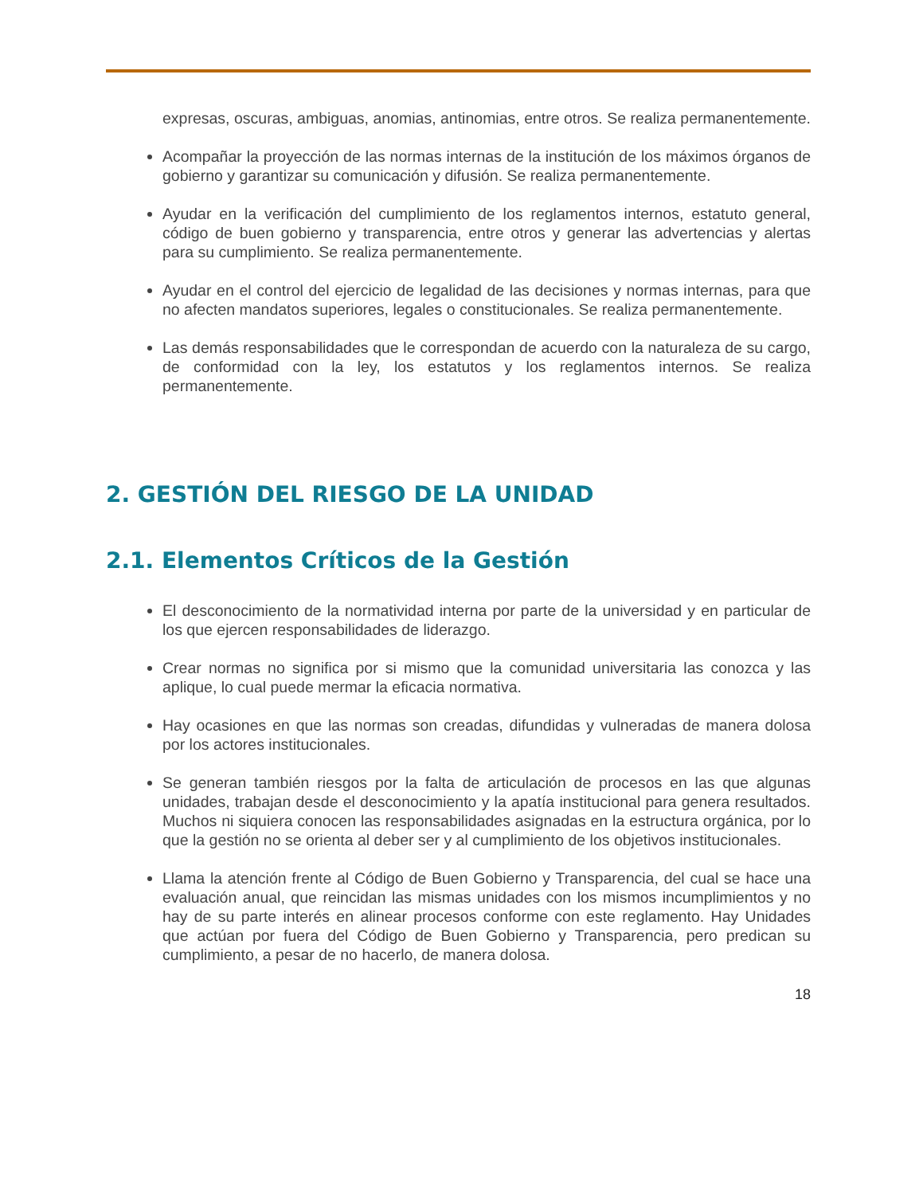expresas, oscuras, ambiguas, anomias, antinomias, entre otros. Se realiza permanentemente.
Acompañar la proyección de las normas internas de la institución de los máximos órganos de gobierno y garantizar su comunicación y difusión. Se realiza permanentemente.
Ayudar en la verificación del cumplimiento de los reglamentos internos, estatuto general, código de buen gobierno y transparencia, entre otros y generar las advertencias y alertas para su cumplimiento. Se realiza permanentemente.
Ayudar en el control del ejercicio de legalidad de las decisiones y normas internas, para que no afecten mandatos superiores, legales o constitucionales. Se realiza permanentemente.
Las demás responsabilidades que le correspondan de acuerdo con la naturaleza de su cargo, de conformidad con la ley, los estatutos y los reglamentos internos. Se realiza permanentemente.
2. GESTIÓN DEL RIESGO DE LA UNIDAD
2.1. Elementos Críticos de la Gestión
El desconocimiento de la normatividad interna por parte de la universidad y en particular de los que ejercen responsabilidades de liderazgo.
Crear normas no significa por si mismo que la comunidad universitaria las conozca y las aplique, lo cual puede mermar la eficacia normativa.
Hay ocasiones en que las normas son creadas, difundidas y vulneradas de manera dolosa por los actores institucionales.
Se generan también riesgos por la falta de articulación de procesos en las que algunas unidades, trabajan desde el desconocimiento y la apatía institucional para genera resultados. Muchos ni siquiera conocen las responsabilidades asignadas en la estructura orgánica, por lo que la gestión no se orienta al deber ser y al cumplimiento de los objetivos institucionales.
Llama la atención frente al Código de Buen Gobierno y Transparencia, del cual se hace una evaluación anual, que reincidan las mismas unidades con los mismos incumplimientos y no hay de su parte interés en alinear procesos conforme con este reglamento. Hay Unidades que actúan por fuera del Código de Buen Gobierno y Transparencia, pero predican su cumplimiento, a pesar de no hacerlo, de manera dolosa.
18